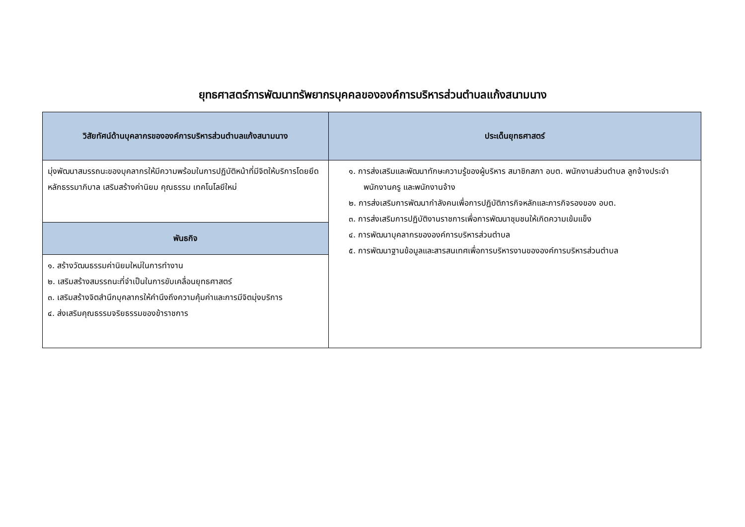ยุทธศาสตร์การพัฒนาทรัพยากรบุคคลขององค์การบริหารส่วนตำบลแก้งสนามนาง
| วิสัยทัศน์ด้านบุคลากรขององค์การบริหารส่วนตำบลแก้งสนามนาง | ประเด็นยุทธศาสตร์ |
| --- | --- |
| มุ่งพัฒนาสมรรถนะของบุคลากรให้มีความพร้อมในการปฏิบัติหน้าที่มีจิตให้บริการโดยยึดหลักธรรมาภิบาล เสริมสร้างค่านิยม คุณธรรม เทคโนโลยีใหม่ | ๑. การส่งเสริมและพัฒนาทักษะความรู้ของผู้บริหาร สมาชิกสภา อบต. พนักงานส่วนตำบล ลูกจ้างประจำ พนักงานครู และพนักงานจ้าง ๒. การส่งเสริมการพัฒนากำลังคนเพื่อการปฏิบัติภารกิจหลักและภารกิจรองของ อบต. ๓. การส่งเสริมการปฏิบัติงานราชการเพื่อการพัฒนาชุมชนให้เกิดความเข้มแข็ง ๔. การพัฒนาบุคลากรขององค์การบริหารส่วนตำบล ๕. การพัฒนาฐานข้อมูลและสารสนเทศเพื่อการบริหารงานขององค์การบริหารส่วนตำบล |
| พันธกิจ | |
| ๑. สร้างวัฒนธรรมค่านิยมใหม่ในการทำงาน ๒. เสริมสร้างสมรรถนะที่จำเป็นในการขับเคลื่อนยุทธศาสตร์ ๓. เสริมสร้างจิตสำนึกบุคลากรให้คำนึงถึงความคุ้มค่าและการมีจิตมุ่งบริการ ๔. ส่งเสริมคุณธรรมจริยธรรมของข้าราชการ | |